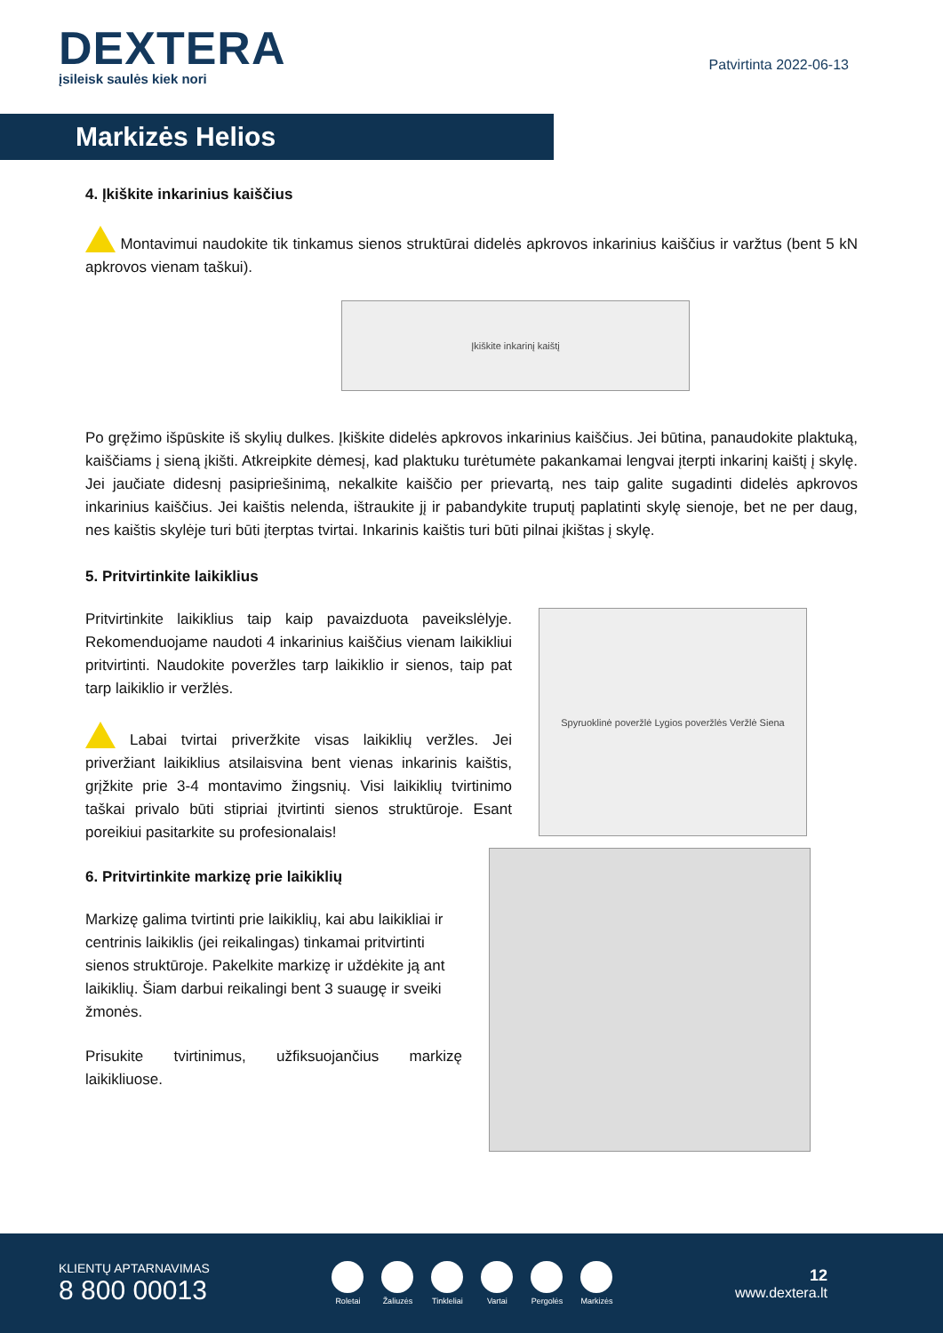DEXTERA
įsileisk saulės kiek nori
Patvirtinta 2022-06-13
Markizės Helios
4. Įkiškite inkarinius kaiščius
Montavimui naudokite tik tinkamus sienos struktūrai didelės apkrovos inkarinius kaiščius ir varžtus (bent 5 kN apkrovos vienam taškui).
Įkiškite inkarinį kaištį
Po gręžimo išpūskite iš skylių dulkes. Įkiškite didelės apkrovos inkarinius kaiščius. Jei būtina, panaudokite plaktuką, kaiščiams į sieną įkišti. Atkreipkite dėmesį, kad plaktuku turėtumėte pakankamai lengvai įterpti inkarinį kaištį į skylę. Jei jaučiate didesnį pasipriešinimą, nekalkite kaiščio per prievartą, nes taip galite sugadinti didelės apkrovos inkarinius kaiščius. Jei kaištis nelenda, ištraukite jį ir pabandykite truputį paplatinti skylę sienoje, bet ne per daug, nes kaištis skylėje turi būti įterptas tvirtai. Inkarinis kaištis turi būti pilnai įkištas į skylę.
5. Pritvirtinkite laikiklius
Pritvirtinkite laikiklius taip kaip pavaizduota paveikslėlyje. Rekomenduojame naudoti 4 inkarinius kaiščius vienam laikikliui pritvirtinti. Naudokite poveržles tarp laikiklio ir sienos, taip pat tarp laikiklio ir veržlės.
Labai tvirtai priveržkite visas laikiklių veržles. Jei priveržiant laikiklius atsilaisvina bent vienas inkarinis kaištis, grįžkite prie 3-4 montavimo žingsnių. Visi laikiklių tvirtinimo taškai privalo būti stipriai įtvirtinti sienos struktūroje. Esant poreikiui pasitarkite su profesionalais!
Spyruoklinė poveržlė Lygios poveržlės Veržlė Siena
6. Pritvirtinkite markizę prie laikiklių
Markizę galima tvirtinti prie laikiklių, kai abu laikikliai ir centrinis laikiklis (jei reikalingas) tinkamai pritvirtinti sienos struktūroje. Pakelkite markizę ir uždėkite ją ant laikiklių. Šiam darbui reikalingi bent 3 suaugę ir sveiki žmonės.
Prisukite tvirtinimus, užfiksuojančius markizę laikikliuose.
KLIENTŲ APTARNAVIMAS
8 800 00013
Roletai Žaliuzės Tinkleliai Vartai Pergolės Markizės
12
www.dextera.lt